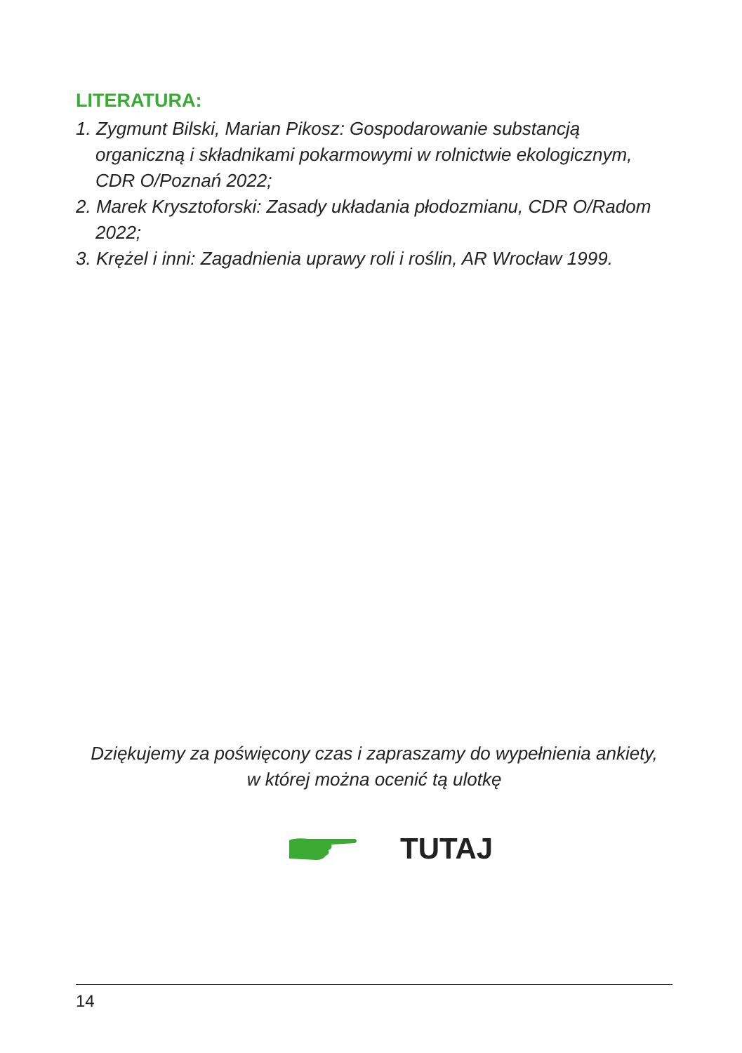LITERATURA:
1. Zygmunt Bilski, Marian Pikosz: Gospodarowanie substancją organiczną i składnikami pokarmowymi w rolnictwie ekologicznym, CDR O/Poznań 2022;
2. Marek Krysztoforski: Zasady układania płodozmianu, CDR O/Radom 2022;
3. Krężel i inni: Zagadnienia uprawy roli i roślin, AR Wrocław 1999.
Dziękujemy za poświęcony czas i zapraszamy do wypełnienia ankiety,
w której można ocenić tą ulotkę
TUTAJ
14